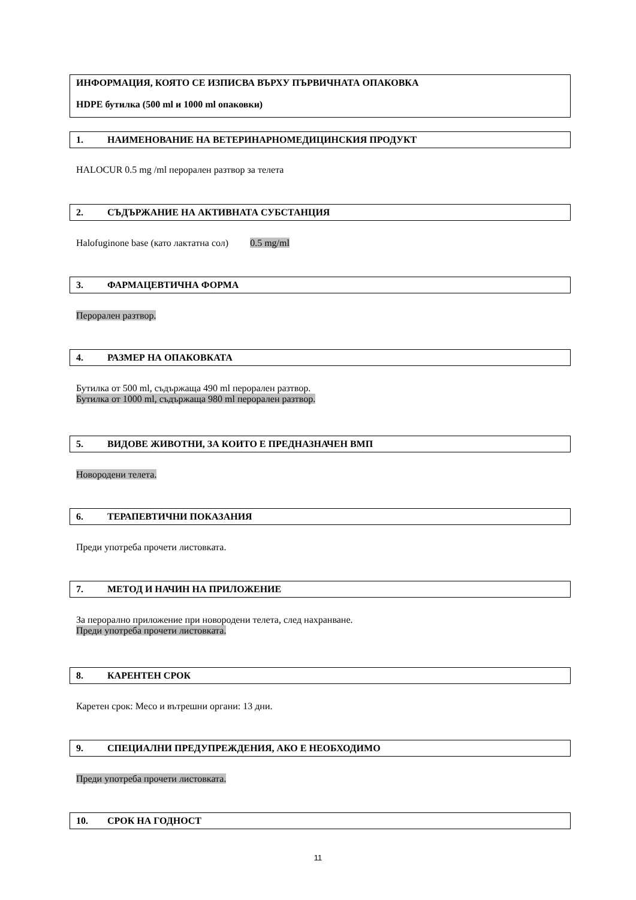ИНФОРМАЦИЯ, КОЯТО СЕ ИЗПИСВА ВЪРХУ ПЪРВИЧНАТА ОПАКОВКА
HDPE бутилка (500 ml и 1000 ml опаковки)
1. НАИМЕНОВАНИЕ НА ВЕТЕРИНАРНОМЕДИЦИНСКИЯ ПРОДУКТ
HALOCUR 0.5 mg /ml перорален разтвор за телета
2. СЪДЪРЖАНИЕ НА АКТИВНАТА СУБСТАНЦИЯ
Halofuginone base (като лактатна сол) 0.5 mg/ml
3. ФАРМАЦЕВТИЧНА ФОРМА
Перорален разтвор.
4. РАЗМЕР НА ОПАКОВКАТА
Бутилка от 500 ml, съдържаща 490 ml перорален разтвор.
Бутилка от 1000 ml, съдържаща 980 ml перорален разтвор.
5. ВИДОВЕ ЖИВОТНИ, ЗА КОИТО Е ПРЕДНАЗНАЧЕН ВМП
Новородени телета.
6. ТЕРАПЕВТИЧНИ ПОКАЗАНИЯ
Преди употреба прочети листовката.
7. МЕТОД И НАЧИН НА ПРИЛОЖЕНИЕ
За перорално приложение при новородени телета, след нахранване.
Преди употреба прочети листовката.
8. КАРЕНТЕН СРОК
Каретен срок: Месо и вътрешни органи: 13 дни.
9. СПЕЦИАЛНИ ПРЕДУПРЕЖДЕНИЯ, АКО Е НЕОБХОДИМО
Преди употреба прочети листовката.
10. СРОК НА ГОДНОСТ
11